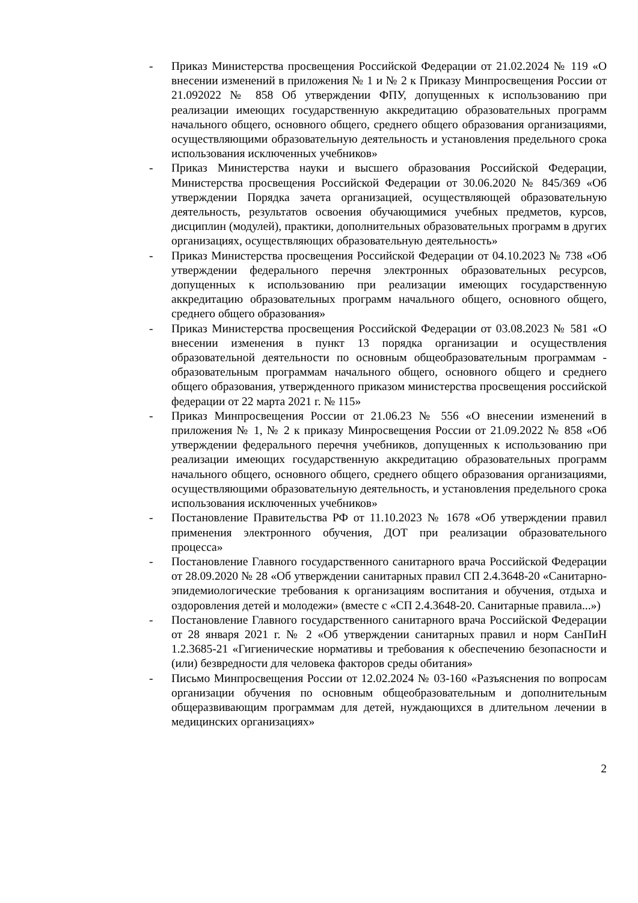- Приказ Министерства просвещения Российской Федерации от 21.02.2024 № 119 «О внесении изменений в приложения № 1 и № 2 к Приказу Минпросвещения России от 21.092022 № 858 Об утверждении ФПУ, допущенных к использованию при реализации имеющих государственную аккредитацию образовательных программ начального общего, основного общего, среднего общего образования организациями, осуществляющими образовательную деятельность и установления предельного срока использования исключенных учебников»
- Приказ Министерства науки и высшего образования Российской Федерации, Министерства просвещения Российской Федерации от 30.06.2020 № 845/369 «Об утверждении Порядка зачета организацией, осуществляющей образовательную деятельность, результатов освоения обучающимися учебных предметов, курсов, дисциплин (модулей), практики, дополнительных образовательных программ в других организациях, осуществляющих образовательную деятельность»
- Приказ Министерства просвещения Российской Федерации от 04.10.2023 № 738 «Об утверждении федерального перечня электронных образовательных ресурсов, допущенных к использованию при реализации имеющих государственную аккредитацию образовательных программ начального общего, основного общего, среднего общего образования»
- Приказ Министерства просвещения Российской Федерации от 03.08.2023 № 581 «О внесении изменения в пункт 13 порядка организации и осуществления образовательной деятельности по основным общеобразовательным программам - образовательным программам начального общего, основного общего и среднего общего образования, утвержденного приказом министерства просвещения российской федерации от 22 марта 2021 г. № 115»
- Приказ Минпросвещения России от 21.06.23 № 556 «О внесении изменений в приложения № 1, № 2 к приказу Минросвещения России от 21.09.2022 № 858 «Об утверждении федерального перечня учебников, допущенных к использованию при реализации имеющих государственную аккредитацию образовательных программ начального общего, основного общего, среднего общего образования организациями, осуществляющими образовательную деятельность, и установления предельного срока использования исключенных учебников»
- Постановление Правительства РФ от 11.10.2023 № 1678 «Об утверждении правил применения электронного обучения, ДОТ при реализации образовательного процесса»
- Постановление Главного государственного санитарного врача Российской Федерации от 28.09.2020 № 28 «Об утверждении санитарных правил СП 2.4.3648-20 «Санитарно-эпидемиологические требования к организациям воспитания и обучения, отдыха и оздоровления детей и молодежи» (вместе с «СП 2.4.3648-20. Санитарные правила...»)
- Постановление Главного государственного санитарного врача Российской Федерации от 28 января 2021 г. № 2 «Об утверждении санитарных правил и норм СанПиН 1.2.3685-21 «Гигиенические нормативы и требования к обеспечению безопасности и (или) безвредности для человека факторов среды обитания»
- Письмо Минпросвещения России от 12.02.2024 № 03-160 «Разъяснения по вопросам организации обучения по основным общеобразовательным и дополнительным общеразвивающим программам для детей, нуждающихся в длительном лечении в медицинских организациях»
2